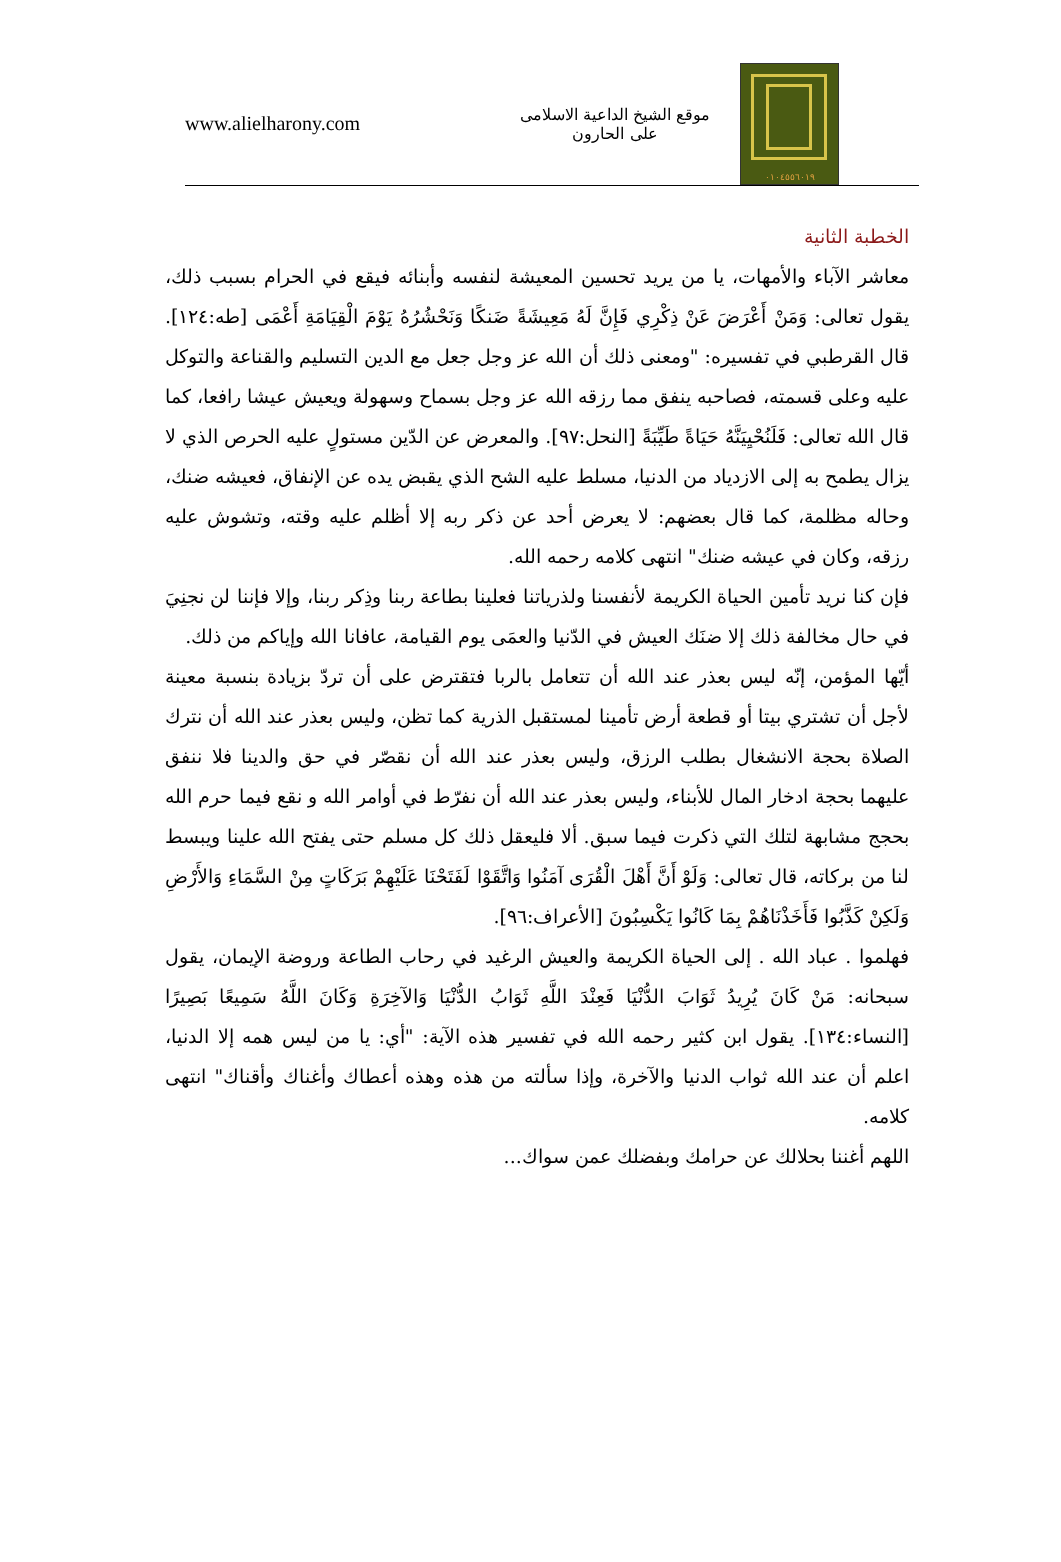www.alielharony.com
موقع الشيخ الداعية الاسلامى
على الحارون
٠١٠٤٥٥٦٠١٩
الخطبة الثانية
معاشر الآباء والأمهات، يا من يريد تحسين المعيشة لنفسه وأبنائه فيقع في الحرام بسبب ذلك، يقول تعالى: وَمَنْ أَعْرَضَ عَنْ ذِكْرِي فَإِنَّ لَهُ مَعِيشَةً ضَنكًا وَنَحْشُرُهُ يَوْمَ الْقِيَامَةِ أَعْمَى [طه:١٢٤]. قال القرطبي في تفسيره: "ومعنى ذلك أن الله عز وجل جعل مع الدين التسليم والقناعة والتوكل عليه وعلى قسمته، فصاحبه ينفق مما رزقه الله عز وجل بسماح وسهولة ويعيش عيشا رافعا، كما قال الله تعالى: فَلَنُحْيِيَنَّهُ حَيَاةً طَيِّبَةً [النحل:٩٧]. والمعرض عن الدّين مستولٍ عليه الحرص الذي لا يزال يطمح به إلى الازدياد من الدنيا، مسلط عليه الشح الذي يقبض يده عن الإنفاق، فعيشه ضنك، وحاله مظلمة، كما قال بعضهم: لا يعرض أحد عن ذكر ربه إلا أظلم عليه وقته، وتشوش عليه رزقه، وكان في عيشه ضنك" انتهى كلامه رحمه الله.
فإن كنا نريد تأمين الحياة الكريمة لأنفسنا ولذرياتنا فعلينا بطاعة ربنا وذِكر ربنا، وإلا فإننا لن نجنِيَ في حال مخالفة ذلك إلا ضنَك العيش في الدّنيا والعمَى يوم القيامة، عافانا الله وإياكم من ذلك.
أيّها المؤمن، إنّه ليس بعذر عند الله أن تتعامل بالربا فتقترض على أن تردّ بزيادة بنسبة معينة لأجل أن تشتري بيتا أو قطعة أرض تأمينا لمستقبل الذرية كما تظن، وليس بعذر عند الله أن نترك الصلاة بحجة الانشغال بطلب الرزق، وليس بعذر عند الله أن نقصّر في حق والدينا فلا ننفق عليهما بحجة ادخار المال للأبناء، وليس بعذر عند الله أن نفرّط في أوامر الله و نقع فيما حرم الله بحجج مشابهة لتلك التي ذكرت فيما سبق. ألا فليعقل ذلك كل مسلم حتى يفتح الله علينا ويبسط لنا من بركاته، قال تعالى: وَلَوْ أَنَّ أَهْلَ الْقُرَى آمَنُوا وَاتَّقَوْا لَفَتَحْنَا عَلَيْهِمْ بَرَكَاتٍ مِنْ السَّمَاءِ وَالأَرْضِ وَلَكِنْ كَذَّبُوا فَأَخَذْنَاهُمْ بِمَا كَانُوا يَكْسِبُونَ [الأعراف:٩٦].
فهلموا . عباد الله . إلى الحياة الكريمة والعيش الرغيد في رحاب الطاعة وروضة الإيمان، يقول سبحانه: مَنْ كَانَ يُرِيدُ ثَوَابَ الدُّنْيَا فَعِنْدَ اللَّهِ ثَوَابُ الدُّنْيَا وَالآخِرَةِ وَكَانَ اللَّهُ سَمِيعًا بَصِيرًا [النساء:١٣٤]. يقول ابن كثير رحمه الله في تفسير هذه الآية: "أي: يا من ليس همه إلا الدنيا، اعلم أن عند الله ثواب الدنيا والآخرة، وإذا سألته من هذه وهذه أعطاك وأغناك وأقناك" انتهى كلامه.
اللهم أغننا بحلالك عن حرامك وبفضلك عمن سواك...